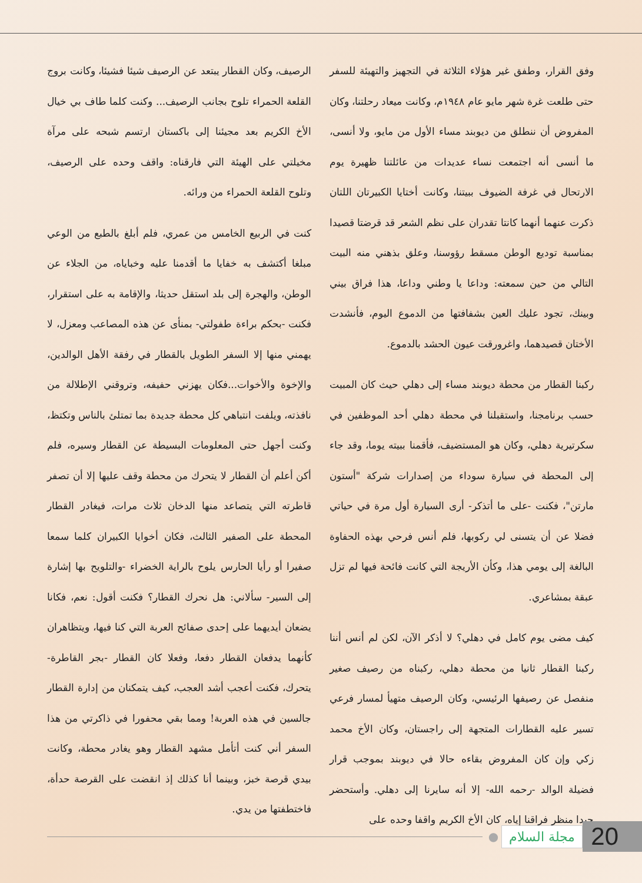وفق القرار، وطفق غير هؤلاء الثلاثة في التجهيز والتهيئة للسفر حتى طلعت غرة شهر مايو عام ١٩٤٨م، وكانت ميعاد رحلتنا، وكان المفروض أن ننطلق من ديوبند مساء الأول من مايو، ولا أنسى، ما أنسى أنه اجتمعت نساء عديدات من عائلتنا ظهيرة يوم الارتحال في غرفة الضيوف ببيتنا، وكانت أختايا الكبيرتان اللتان ذكرت عنهما أنهما كانتا تقدران على نظم الشعر قد قرضتا قصيدا بمناسبة توديع الوطن مسقط رؤوسنا، وعلق بذهني منه البيت التالي من حين سمعته: وداعا يا وطني وداعا، هذا فراق بيني وبينك، تجود عليك العين بشفافتها من الدموع اليوم، فأنشدت الأختان قصيدهما، واغرورقت عيون الحشد بالدموع.
ركبنا القطار من محطة ديوبند مساء إلى دهلي حيث كان المبيت حسب برنامجنا، واستقبلنا في محطة دهلي أحد الموظفين في سكرتيرية دهلي، وكان هو المستضيف، فأقمنا ببيته يوما، وقد جاء إلى المحطة في سيارة سوداء من إصدارات شركة "أستون مارتن"، فكنت -على ما أتذكر- أرى السيارة أول مرة في حياتي فضلا عن أن يتسنى لي ركوبها، فلم أنس فرحي بهذه الحفاوة البالغة إلى يومي هذا، وكأن الأريجة التي كانت فائحة فيها لم تزل عبقة بمشاعري.
كيف مضى يوم كامل في دهلي؟ لا أذكر الآن، لكن لم أنس أننا ركبنا القطار ثانيا من محطة دهلي، ركبناه من رصيف صغير منفصل عن رصيفها الرئيسي، وكان الرصيف متهيأ لمسار فرعي تسير عليه القطارات المتجهة إلى راجستان، وكان الأخ محمد زكي وإن كان المفروض بقاءه حالا في ديوبند بموجب قرار فضيلة الوالد -رحمه الله- إلا أنه سايرنا إلى دهلي. وأستحضر جيدا منظر فراقنا إياه، كان الأخ الكريم واقفا وحده على
الرصيف، وكان القطار يبتعد عن الرصيف شيئا فشيئا، وكانت بروج القلعة الحمراء تلوح بجانب الرصيف... وكنت كلما طاف بي خيال الأخ الكريم بعد مجيئنا إلى باكستان ارتسم شبحه على مرآة مخيلتي على الهيئة التي فارقناه: واقف وحده على الرصيف، وتلوح القلعة الحمراء من ورائه.
كنت في الربيع الخامس من عمري، فلم أبلغ بالطبع من الوعي مبلغا أكتشف به خفايا ما أقدمنا عليه وخباياه، من الجلاء عن الوطن، والهجرة إلى بلد استقل حديثا، والإقامة به على استقرار، فكنت -بحكم براءة طفولتي- بمنأى عن هذه المصاعب ومعزل، لا يهمني منها إلا السفر الطويل بالقطار في رفقة الأهل الوالدين، والإخوة والأخوات...فكان يهزني حفيفه، وتروقني الإطلالة من نافذته، ويلفت انتباهي كل محطة جديدة بما تمتلئ بالناس وتكتظ، وكنت أجهل حتى المعلومات البسيطة عن القطار وسيره، فلم أكن أعلم أن القطار لا يتحرك من محطة وقف عليها إلا أن تصفر قاطرته التي يتصاعد منها الدخان ثلاث مرات، فيغادر القطار المحطة على الصفير الثالث، فكان أخوايا الكبيران كلما سمعا صفيرا أو رأيا الحارس يلوح بالراية الخضراء -والتلويح بها إشارة إلى السير- سألاني: هل نحرك القطار؟ فكنت أقول: نعم، فكانا يضعان أيديهما على إحدى صفائح العربة التي كنا فيها، ويتظاهران كأنهما يدفعان القطار دفعا، وفعلا كان القطار -بجر القاطرة- يتحرك، فكنت أعجب أشد العجب، كيف يتمكنان من إدارة القطار جالسين في هذه العربة! ومما بقي محفورا في ذاكرتي من هذا السفر أني كنت أتأمل مشهد القطار وهو يغادر محطة، وكانت بيدي قرصة خبز، وبينما أنا كذلك إذ انقضت على القرصة حدأة، فاختطفتها من يدي.
● مجلة السلام 20